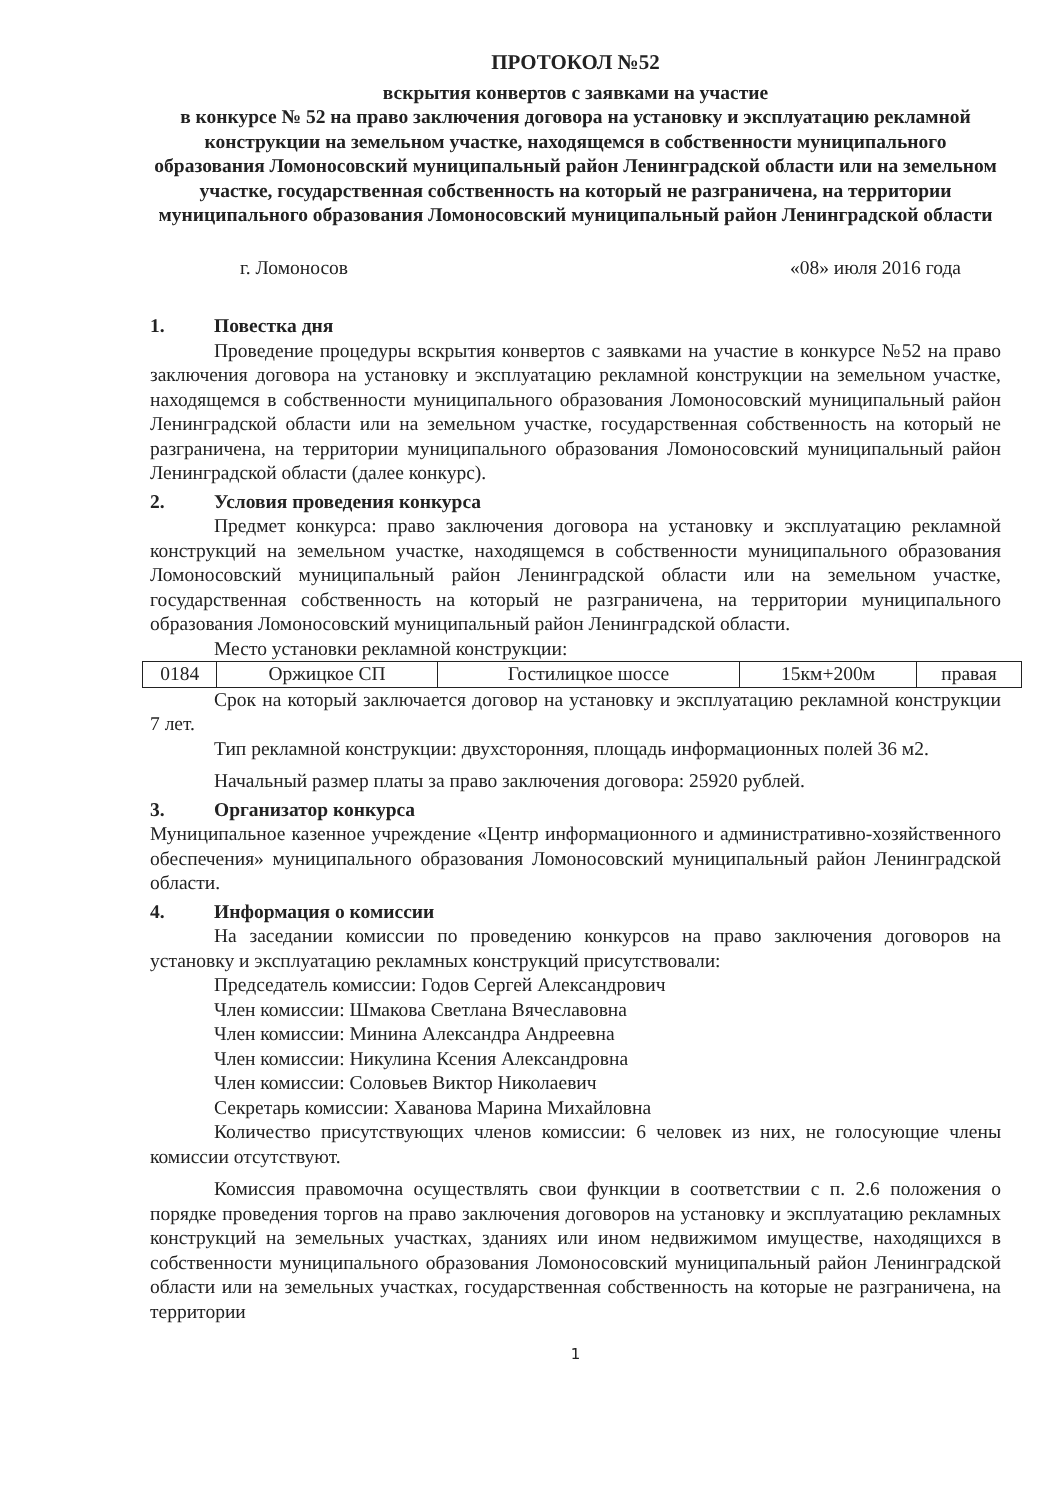ПРОТОКОЛ №52
вскрытия конвертов с заявками на участие
в конкурсе № 52 на право заключения договора на установку и эксплуатацию рекламной конструкции на земельном участке, находящемся в собственности муниципального образования Ломоносовский муниципальный район Ленинградской области или на земельном участке, государственная собственность на который не разграничена, на территории муниципального образования Ломоносовский муниципальный район Ленинградской области
г. Ломоносов «08» июля 2016 года
1. Повестка дня
Проведение процедуры вскрытия конвертов с заявками на участие в конкурсе №52 на право заключения договора на установку и эксплуатацию рекламной конструкции на земельном участке, находящемся в собственности муниципального образования Ломоносовский муниципальный район Ленинградской области или на земельном участке, государственная собственность на который не разграничена, на территории муниципального образования Ломоносовский муниципальный район Ленинградской области (далее конкурс).
2. Условия проведения конкурса
Предмет конкурса: право заключения договора на установку и эксплуатацию рекламной конструкций на земельном участке, находящемся в собственности муниципального образования Ломоносовский муниципальный район Ленинградской области или на земельном участке, государственная собственность на который не разграничена, на территории муниципального образования Ломоносовский муниципальный район Ленинградской области.
Место установки рекламной конструкции:
| 0184 | Оржицкое СП | Гостилицкое шоссе | 15км+200м | правая |
Срок на который заключается договор на установку и эксплуатацию рекламной конструкции 7 лет.
Тип рекламной конструкции: двухсторонняя, площадь информационных полей 36 м2.
Начальный размер платы за право заключения договора: 25920 рублей.
3. Организатор конкурса
Муниципальное казенное учреждение «Центр информационного и административно-хозяйственного обеспечения» муниципального образования Ломоносовский муниципальный район Ленинградской области.
4. Информация о комиссии
На заседании комиссии по проведению конкурсов на право заключения договоров на установку и эксплуатацию рекламных конструкций присутствовали:
Председатель комиссии: Годов Сергей Александрович
Член комиссии: Шмакова Светлана Вячеславовна
Член комиссии: Минина Александра Андреевна
Член комиссии: Никулина Ксения Александровна
Член комиссии: Соловьев Виктор Николаевич
Секретарь комиссии: Хаванова Марина Михайловна
Количество присутствующих членов комиссии: 6 человек из них, не голосующие члены комиссии отсутствуют.
Комиссия правомочна осуществлять свои функции в соответствии с п. 2.6 положения о порядке проведения торгов на право заключения договоров на установку и эксплуатацию рекламных конструкций на земельных участках, зданиях или ином недвижимом имуществе, находящихся в собственности муниципального образования Ломоносовский муниципальный район Ленинградской области или на земельных участках, государственная собственность на которые не разграничена, на территории
1